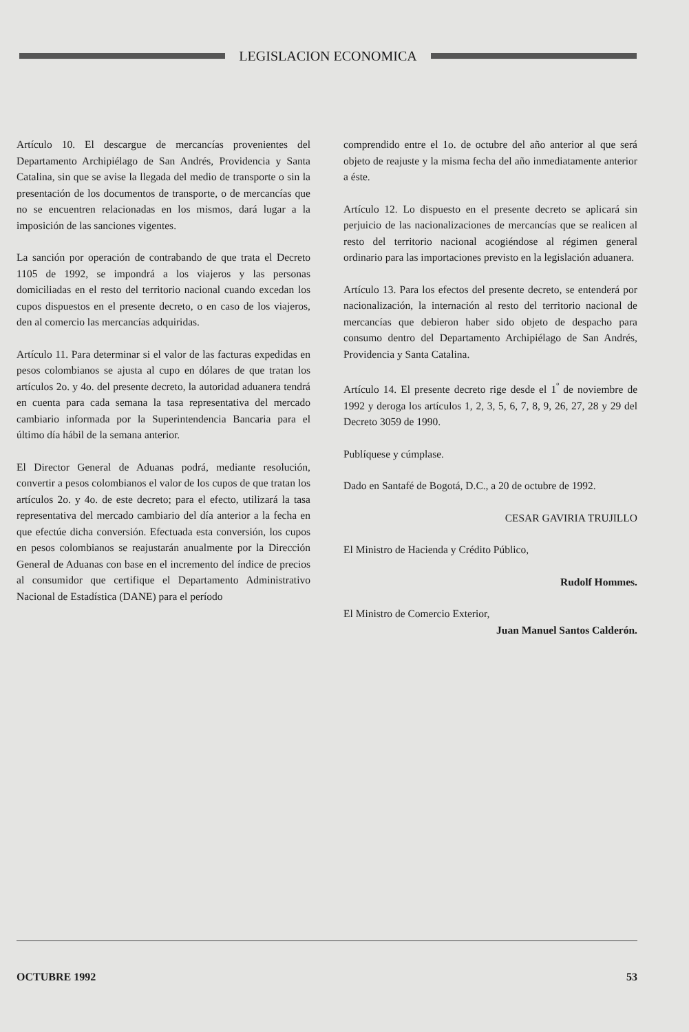LEGISLACION ECONOMICA
Artículo 10. El descargue de mercancías provenientes del Departamento Archipiélago de San Andrés, Providencia y Santa Catalina, sin que se avise la llegada del medio de transporte o sin la presentación de los documentos de transporte, o de mercancías que no se encuentren relacionadas en los mismos, dará lugar a la imposición de las sanciones vigentes.
La sanción por operación de contrabando de que trata el Decreto 1105 de 1992, se impondrá a los viajeros y las personas domiciliadas en el resto del territorio nacional cuando excedan los cupos dispuestos en el presente decreto, o en caso de los viajeros, den al comercio las mercancías adquiridas.
Artículo 11. Para determinar si el valor de las facturas expedidas en pesos colombianos se ajusta al cupo en dólares de que tratan los artículos 2o. y 4o. del presente decreto, la autoridad aduanera tendrá en cuenta para cada semana la tasa representativa del mercado cambiario informada por la Superintendencia Bancaria para el último día hábil de la semana anterior.
El Director General de Aduanas podrá, mediante resolución, convertir a pesos colombianos el valor de los cupos de que tratan los artículos 2o. y 4o. de este decreto; para el efecto, utilizará la tasa representativa del mercado cambiario del día anterior a la fecha en que efectúe dicha conversión. Efectuada esta conversión, los cupos en pesos colombianos se reajustarán anualmente por la Dirección General de Aduanas con base en el incremento del índice de precios al consumidor que certifique el Departamento Administrativo Nacional de Estadística (DANE) para el período
comprendido entre el 1o. de octubre del año anterior al que será objeto de reajuste y la misma fecha del año inmediatamente anterior a éste.
Artículo 12. Lo dispuesto en el presente decreto se aplicará sin perjuicio de las nacionalizaciones de mercancías que se realicen al resto del territorio nacional acogiéndose al régimen general ordinario para las importaciones previsto en la legislación aduanera.
Artículo 13. Para los efectos del presente decreto, se entenderá por nacionalización, la internación al resto del territorio nacional de mercancías que debieron haber sido objeto de despacho para consumo dentro del Departamento Archipiélago de San Andrés, Providencia y Santa Catalina.
Artículo 14. El presente decreto rige desde el 1<sup>º</sup> de noviembre de 1992 y deroga los artículos 1, 2, 3, 5, 6, 7, 8, 9, 26, 27, 28 y 29 del Decreto 3059 de 1990.
Publíquese y cúmplase.
Dado en Santafé de Bogotá, D.C., a 20 de octubre de 1992.
CESAR GAVIRIA TRUJILLO
El Ministro de Hacienda y Crédito Público,
Rudolf Hommes.
El Ministro de Comercio Exterior,
Juan Manuel Santos Calderón.
OCTUBRE 1992 53